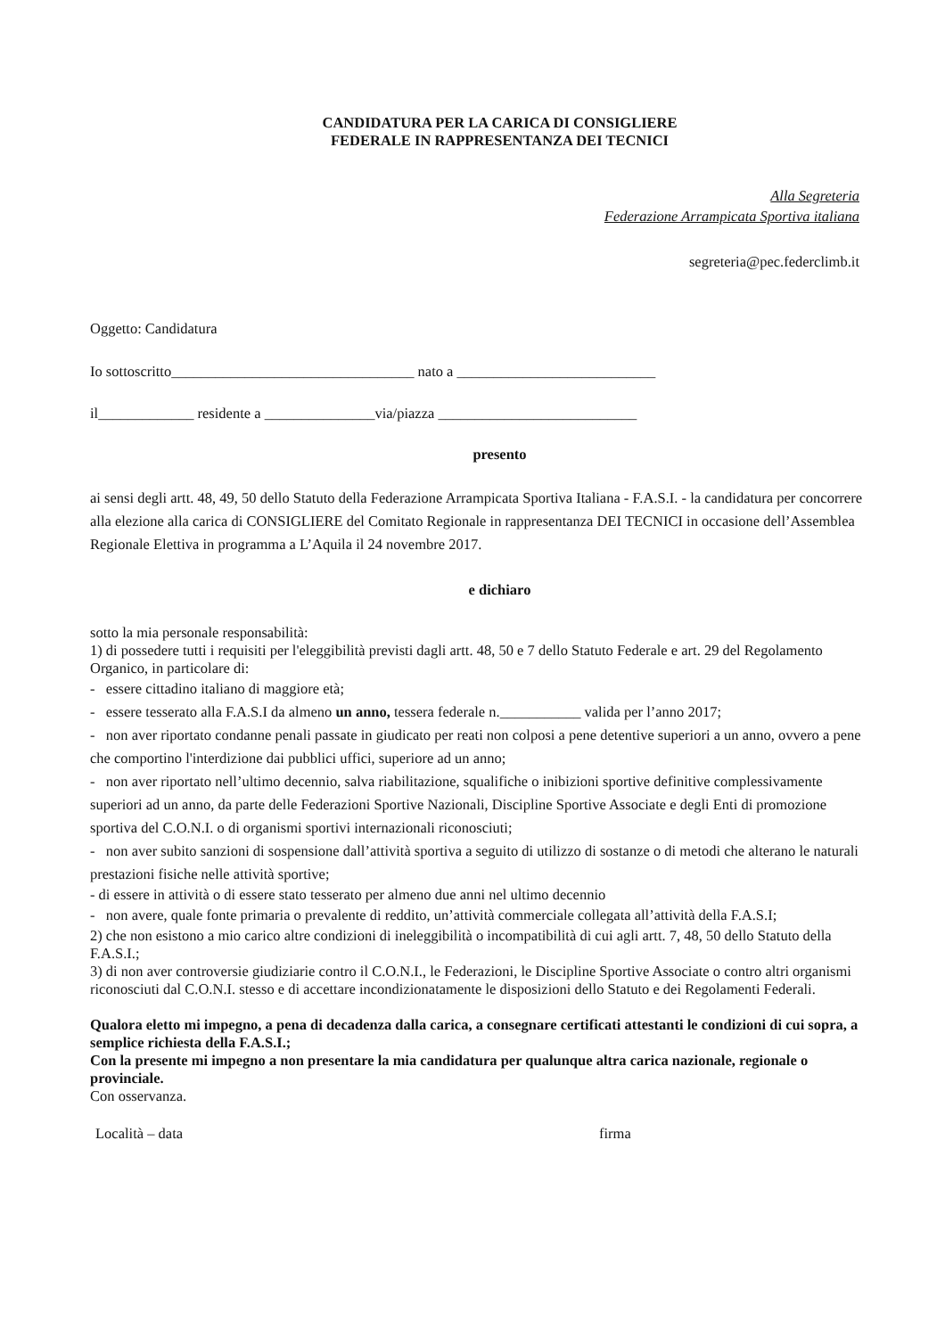CANDIDATURA PER LA CARICA DI CONSIGLIERE
FEDERALE IN RAPPRESENTANZA DEI TECNICI
Alla Segreteria
Federazione Arrampicata Sportiva italiana
segreteria@pec.federclimb.it
Oggetto: Candidatura
Io sottoscritto_________________________________ nato a ___________________________
il_____________ residente a _______________via/piazza ___________________________
presento
ai sensi degli artt. 48, 49, 50 dello Statuto della Federazione Arrampicata Sportiva Italiana - F.A.S.I. - la candidatura per concorrere alla elezione alla carica di CONSIGLIERE del Comitato Regionale in rappresentanza DEI TECNICI in occasione dell’Assemblea Regionale Elettiva in programma a L’Aquila il 24 novembre 2017.
e dichiaro
sotto la mia personale responsabilità:
1) di possedere tutti i requisiti per l'eleggibilità previsti dagli artt. 48, 50 e 7 dello Statuto Federale e art. 29 del Regolamento Organico, in particolare di:
- essere cittadino italiano di maggiore età;
- essere tesserato alla F.A.S.I da almeno un anno, tessera federale n.___________ valida per l’anno 2017;
- non aver riportato condanne penali passate in giudicato per reati non colposi a pene detentive superiori a un anno, ovvero a pene che comportino l'interdizione dai pubblici uffici, superiore ad un anno;
- non aver riportato nell’ultimo decennio, salva riabilitazione, squalifiche o inibizioni sportive definitive complessivamente superiori ad un anno, da parte delle Federazioni Sportive Nazionali, Discipline Sportive Associate e degli Enti di promozione sportiva del C.O.N.I. o di organismi sportivi internazionali riconosciuti;
- non aver subito sanzioni di sospensione dall’attività sportiva a seguito di utilizzo di sostanze o di metodi che alterano le naturali prestazioni fisiche nelle attività sportive;
- di essere in attività o di essere stato tesserato per almeno due anni nel ultimo decennio
- non avere, quale fonte primaria o prevalente di reddito, un’attività commerciale collegata all’attività della F.A.S.I;
2) che non esistono a mio carico altre condizioni di ineleggibilità o incompatibilità di cui agli artt. 7, 48, 50 dello Statuto della F.A.S.I.;
3) di non aver controversie giudiziarie contro il C.O.N.I., le Federazioni, le Discipline Sportive Associate o contro altri organismi riconosciuti dal C.O.N.I. stesso e di accettare incondizionatamente le disposizioni dello Statuto e dei Regolamenti Federali.
Qualora eletto mi impegno, a pena di decadenza dalla carica, a consegnare certificati attestanti le condizioni di cui sopra, a semplice richiesta della F.A.S.I.;
Con la presente mi impegno a non presentare la mia candidatura per qualunque altra carica nazionale, regionale o provinciale.
Con osservanza.
Località – data firma